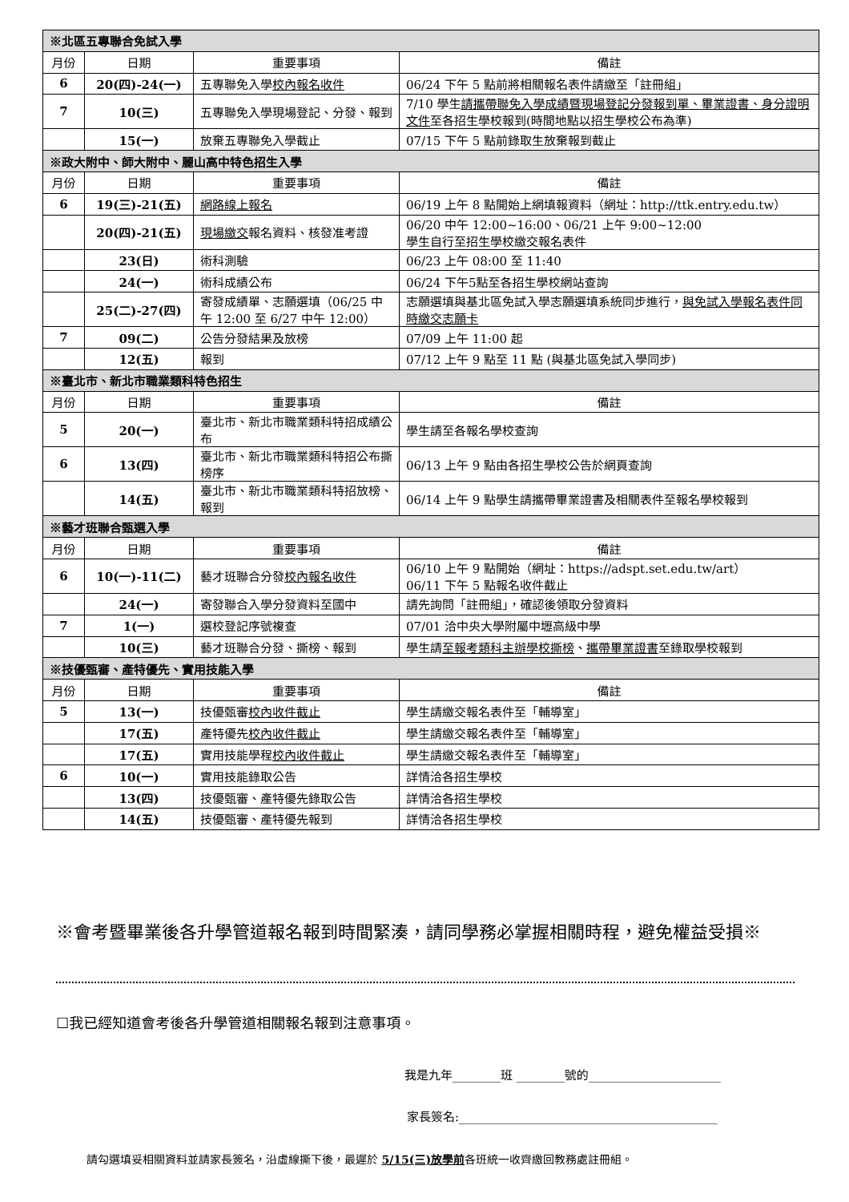| ※北區五專聯合免試入學 | | | |
| 月份 | 日期 | 重要事項 | 備註 |
| 6 | 20(四)-24(一) | 五專聯免入學 校內報名收件 | 06/24 下午 5 點前將相關報名表件請繳至「註冊組」 |
| 7 | 10(三) | 五專聯免入學現場登記、分發、報到 | 7/10 學生 請攜帶聯免入學成績暨現場登記分發報到單、畢業證書、身分證明文件 至各招生學校報到(時間地點以招生學校公布為準) |
| | 15(一) | 放棄五專聯免入學截止 | 07/15 下午 5 點前錄取生放棄報到截止 |
| ※政大附中、師大附中、麗山高中特色招生入學 | | | |
| 月份 | 日期 | 重要事項 | 備註 |
| 6 | 19(三)-21(五) | 網路線上報名 | 06/19 上午 8 點開始上網填報資料（網址：http://ttk.entry.edu.tw） |
| | 20(四)-21(五) | 現場繳交 報名資料、核發准考證 | 06/20 中午 12:00~16:00、06/21 上午 9:00~12:00 學生自行至招生學校繳交報名表件 |
| | 23(日) | 術科測驗 | 06/23 上午 08:00 至 11:40 |
| | 24(一) | 術科成績公布 | 06/24 下午5點至各招生學校網站查詢 |
| | 25(二)-27(四) | 寄發成績單、志願選填（06/25 中午 12:00 至 6/27 中午 12:00） | 志願選填與基北區免試入學志願選填系統同步進行， 與免試入學報名表件同時繳交志願卡 |
| 7 | 09(二) | 公告分發結果及放榜 | 07/09 上午 11:00 起 |
| | 12(五) | 報到 | 07/12 上午 9 點至 11 點 (與基北區免試入學同步) |
| ※臺北市、新北市職業類科特色招生 | | | |
| 月份 | 日期 | 重要事項 | 備註 |
| 5 | 20(一) | 臺北市、新北市職業類科特招成績公布 | 學生請至各報名學校查詢 |
| 6 | 13(四) | 臺北市、新北市職業類科特招公布撕榜序 | 06/13 上午 9 點由各招生學校公告於網頁查詢 |
| | 14(五) | 臺北市、新北市職業類科特招放榜、報到 | 06/14 上午 9 點學生請攜帶畢業證書及相關表件至報名學校報到 |
| ※藝才班聯合甄選入學 | | | |
| 月份 | 日期 | 重要事項 | 備註 |
| 6 | 10(一)-11(二) | 藝才班聯合分發 校內報名收件 | 06/10 上午 9 點開始（網址：https://adspt.set.edu.tw/art） 06/11 下午 5 點報名收件截止 |
| | 24(一) | 寄發聯合入學分發資料至國中 | 請先詢問「註冊組」，確認後領取分發資料 |
| 7 | 1(一) | 選校登記序號複查 | 07/01 洽中央大學附屬中壢高級中學 |
| | 10(三) | 藝才班聯合分發、撕榜、報到 | 學生請 至報考類科主辦學校撕榜 、 攜帶畢業證書 至錄取學校報到 |
| ※技優甄審、產特優先、實用技能入學 | | | |
| 月份 | 日期 | 重要事項 | 備註 |
| 5 | 13(一) | 技優甄審 校內收件截止 | 學生請繳交報名表件至「輔導室」 |
| | 17(五) | 產特優先 校內收件截止 | 學生請繳交報名表件至「輔導室」 |
| | 17(五) | 實用技能學程 校內收件截止 | 學生請繳交報名表件至「輔導室」 |
| 6 | 10(一) | 實用技能錄取公告 | 詳情洽各招生學校 |
| | 13(四) | 技優甄審、產特優先錄取公告 | 詳情洽各招生學校 |
| | 14(五) | 技優甄審、產特優先報到 | 詳情洽各招生學校 |
※會考暨畢業後各升學管道報名報到時間緊湊，請同學務必掌握相關時程，避免權益受損※
☐我已經知道會考後各升學管道相關報名報到注意事項。
我是九年________班 ________號的______________________
家長簽名:___________________________________________
請勾選填妥相關資料並請家長簽名，沿虛線撕下後，最遲於 5/15(三)放學前各班統一收齊繳回教務處註冊組。